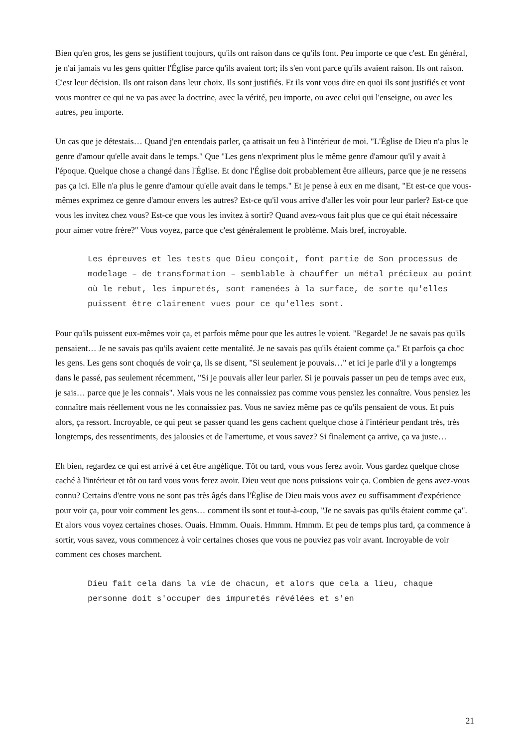Bien qu'en gros, les gens se justifient toujours, qu'ils ont raison dans ce qu'ils font. Peu importe ce que c'est. En général, je n'ai jamais vu les gens quitter l'Église parce qu'ils avaient tort; ils s'en vont parce qu'ils avaient raison. Ils ont raison. C'est leur décision. Ils ont raison dans leur choix. Ils sont justifiés. Et ils vont vous dire en quoi ils sont justifiés et vont vous montrer ce qui ne va pas avec la doctrine, avec la vérité, peu importe, ou avec celui qui l'enseigne, ou avec les autres, peu importe.
Un cas que je détestais… Quand j'en entendais parler, ça attisait un feu à l'intérieur de moi. "L'Église de Dieu n'a plus le genre d'amour qu'elle avait dans le temps." Que "Les gens n'expriment plus le même genre d'amour qu'il y avait à l'époque. Quelque chose a changé dans l'Église. Et donc l'Église doit probablement être ailleurs, parce que je ne ressens pas ça ici. Elle n'a plus le genre d'amour qu'elle avait dans le temps." Et je pense à eux en me disant, "Et est-ce que vous-mêmes exprimez ce genre d'amour envers les autres? Est-ce qu'il vous arrive d'aller les voir pour leur parler? Est-ce que vous les invitez chez vous? Est-ce que vous les invitez à sortir? Quand avez-vous fait plus que ce qui était nécessaire pour aimer votre frère?" Vous voyez, parce que c'est généralement le problème. Mais bref, incroyable.
Les épreuves et les tests que Dieu conçoit, font partie de Son processus de modelage – de transformation – semblable à chauffer un métal précieux au point où le rebut, les impuretés, sont ramenées à la surface, de sorte qu'elles puissent être clairement vues pour ce qu'elles sont.
Pour qu'ils puissent eux-mêmes voir ça, et parfois même pour que les autres le voient. "Regarde! Je ne savais pas qu'ils pensaient… Je ne savais pas qu'ils avaient cette mentalité. Je ne savais pas qu'ils étaient comme ça." Et parfois ça choc les gens. Les gens sont choqués de voir ça, ils se disent, "Si seulement je pouvais…" et ici je parle d'il y a longtemps dans le passé, pas seulement récemment, "Si je pouvais aller leur parler. Si je pouvais passer un peu de temps avec eux, je sais… parce que je les connais". Mais vous ne les connaissiez pas comme vous pensiez les connaître. Vous pensiez les connaître mais réellement vous ne les connaissiez pas. Vous ne saviez même pas ce qu'ils pensaient de vous. Et puis alors, ça ressort. Incroyable, ce qui peut se passer quand les gens cachent quelque chose à l'intérieur pendant très, très longtemps, des ressentiments, des jalousies et de l'amertume, et vous savez? Si finalement ça arrive, ça va juste…
Eh bien, regardez ce qui est arrivé à cet être angélique. Tôt ou tard, vous vous ferez avoir. Vous gardez quelque chose caché à l'intérieur et tôt ou tard vous vous ferez avoir. Dieu veut que nous puissions voir ça. Combien de gens avez-vous connu? Certains d'entre vous ne sont pas très âgés dans l'Église de Dieu mais vous avez eu suffisamment d'expérience pour voir ça, pour voir comment les gens… comment ils sont et tout-à-coup, "Je ne savais pas qu'ils étaient comme ça". Et alors vous voyez certaines choses. Ouais. Hmmm. Ouais. Hmmm. Hmmm. Et peu de temps plus tard, ça commence à sortir, vous savez, vous commencez à voir certaines choses que vous ne pouviez pas voir avant. Incroyable de voir comment ces choses marchent.
Dieu fait cela dans la vie de chacun, et alors que cela a lieu, chaque personne doit s'occuper des impuretés révélées et s'en
21